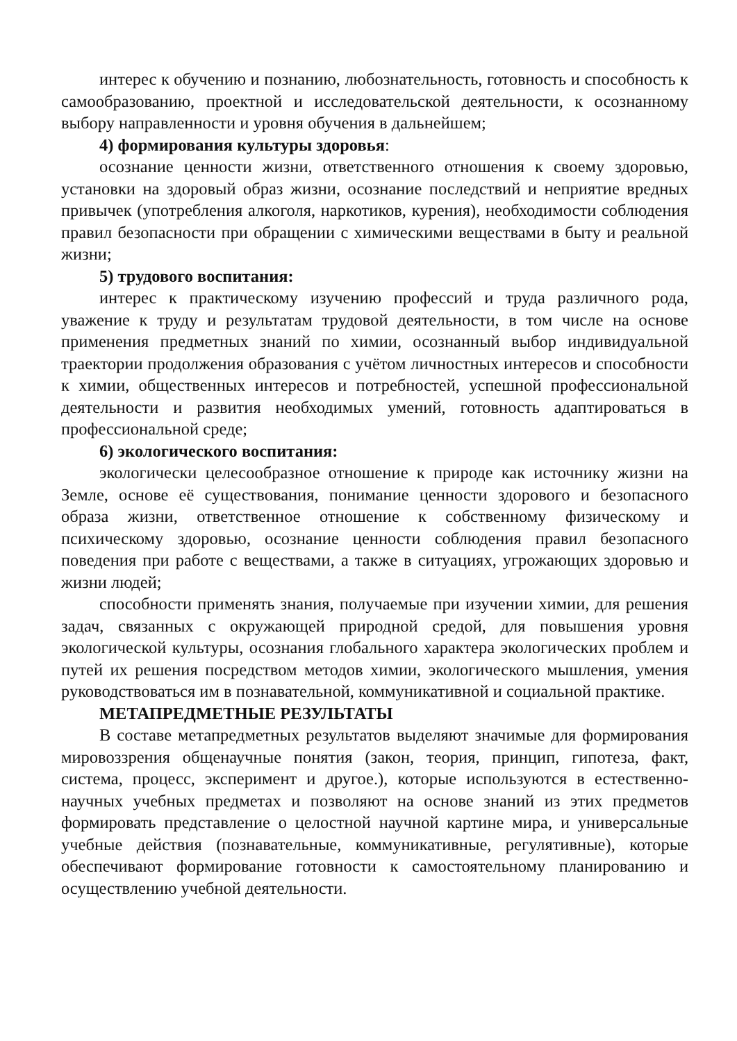интерес к обучению и познанию, любознательность, готовность и способность к самообразованию, проектной и исследовательской деятельности, к осознанному выбору направленности и уровня обучения в дальнейшем;
4) формирования культуры здоровья:
осознание ценности жизни, ответственного отношения к своему здоровью, установки на здоровый образ жизни, осознание последствий и неприятие вредных привычек (употребления алкоголя, наркотиков, курения), необходимости соблюдения правил безопасности при обращении с химическими веществами в быту и реальной жизни;
5) трудового воспитания:
интерес к практическому изучению профессий и труда различного рода, уважение к труду и результатам трудовой деятельности, в том числе на основе применения предметных знаний по химии, осознанный выбор индивидуальной траектории продолжения образования с учётом личностных интересов и способности к химии, общественных интересов и потребностей, успешной профессиональной деятельности и развития необходимых умений, готовность адаптироваться в профессиональной среде;
6) экологического воспитания:
экологически целесообразное отношение к природе как источнику жизни на Земле, основе её существования, понимание ценности здорового и безопасного образа жизни, ответственное отношение к собственному физическому и психическому здоровью, осознание ценности соблюдения правил безопасного поведения при работе с веществами, а также в ситуациях, угрожающих здоровью и жизни людей;
способности применять знания, получаемые при изучении химии, для решения задач, связанных с окружающей природной средой, для повышения уровня экологической культуры, осознания глобального характера экологических проблем и путей их решения посредством методов химии, экологического мышления, умения руководствоваться им в познавательной, коммуникативной и социальной практике.
МЕТАПРЕДМЕТНЫЕ РЕЗУЛЬТАТЫ
В составе метапредметных результатов выделяют значимые для формирования мировоззрения общенаучные понятия (закон, теория, принцип, гипотеза, факт, система, процесс, эксперимент и другое.), которые используются в естественно-научных учебных предметах и позволяют на основе знаний из этих предметов формировать представление о целостной научной картине мира, и универсальные учебные действия (познавательные, коммуникативные, регулятивные), которые обеспечивают формирование готовности к самостоятельному планированию и осуществлению учебной деятельности.